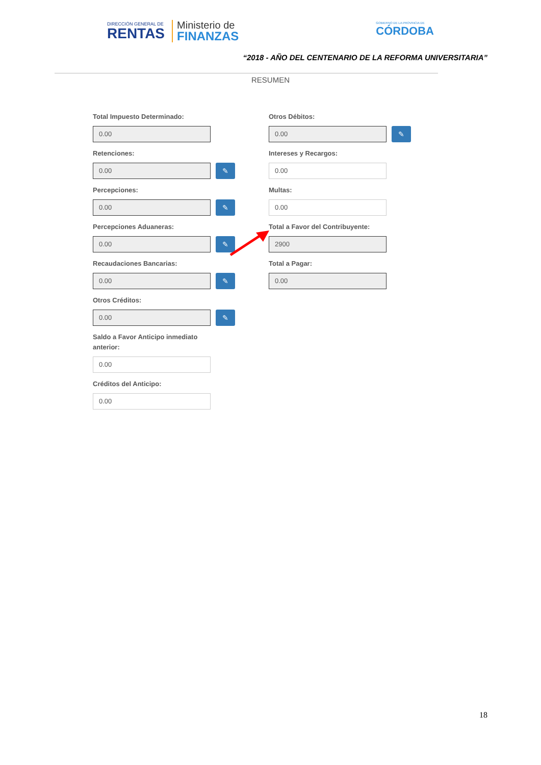DIRECCIÓN GENERAL DE
RENTAS
Ministerio de
FINANZAS
GOBIERNO DE LA PROVINCIA DE
CÓRDOBA
“2018 - AÑO DEL CENTENARIO DE LA REFORMA UNIVERSITARIA”
RESUMEN
Total Impuesto Determinado:
0.00
Retenciones:
0.00
✎
Percepciones:
0.00
✎
Percepciones Aduaneras:
0.00
✎
Recaudaciones Bancarias:
0.00
✎
Otros Créditos:
0.00
✎
Saldo a Favor Anticipo inmediato
anterior:
0.00
Créditos del Anticipo:
0.00
Otros Débitos:
0.00
✎
Intereses y Recargos:
0.00
Multas:
0.00
Total a Favor del Contribuyente:
2900
Total a Pagar:
0.00
18